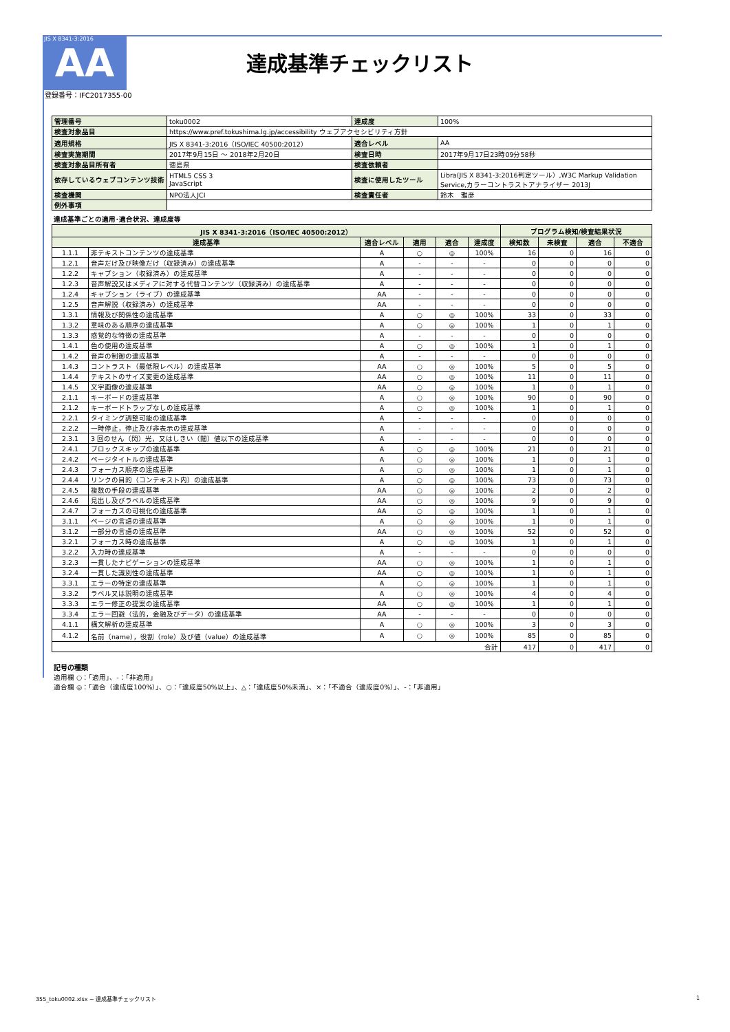JIS X 8341-3:2016
AA
登録番号：IFC2017355-00
達成基準チェックリスト
| 管理番号 | toku0002 | 達成度 | 100% |
| 検査対象品目 | https://www.pref.tokushima.lg.jp/accessibility ウェブアクセシビリティ方針 | | |
| 適用規格 | JIS X 8341-3:2016（ISO/IEC 40500:2012） | 適合レベル | AA |
| 検査実施期間 | 2017年9月15日 ～ 2018年2月20日 | 検査日時 | 2017年9月17日23時09分58秒 |
| 検査対象品目所有者 | 徳島県 | 検査依頼者 | |
| 依存しているウェブコンテンツ技術 | HTML5 CSS 3 JavaScript | 検査に使用したツール | Libra(JIS X 8341-3:2016判定ツール）,W3C Markup Validation Service,カラーコントラストアナライザー 2013J |
| 検査機関 | NPO法人JCI | 検査責任者 | 鈴木 雅彦 |
| 例外事項 | | | |
達成基準ごとの適用･適合状況、達成度等
| JIS X 8341-3:2016（ISO/IEC 40500:2012） | | | | | | プログラム検知/検査結果状況 | | | |
| --- | --- | --- | --- | --- | --- | --- | --- | --- | --- |
| 達成基準 | | 適合レベル | 適用 | 適合 | 達成度 | 検知数 | 未検査 | 適合 | 不適合 |
| 1.1.1 | 非テキストコンテンツの達成基準 | A | ○ | ◎ | 100% | 16 | 0 | 16 | 0 |
| 1.2.1 | 音声だけ及び映像だけ（収録済み）の達成基準 | A | - | - | - | 0 | 0 | 0 | 0 |
| 1.2.2 | キャプション（収録済み）の達成基準 | A | - | - | - | 0 | 0 | 0 | 0 |
| 1.2.3 | 音声解説又はメディアに対する代替コンテンツ（収録済み）の達成基準 | A | - | - | - | 0 | 0 | 0 | 0 |
| 1.2.4 | キャプション（ライブ）の達成基準 | AA | - | - | - | 0 | 0 | 0 | 0 |
| 1.2.5 | 音声解説（収録済み）の達成基準 | AA | - | - | - | 0 | 0 | 0 | 0 |
| 1.3.1 | 情報及び関係性の達成基準 | A | ○ | ◎ | 100% | 33 | 0 | 33 | 0 |
| 1.3.2 | 意味のある順序の達成基準 | A | ○ | ◎ | 100% | 1 | 0 | 1 | 0 |
| 1.3.3 | 感覚的な特徴の達成基準 | A | - | - | - | 0 | 0 | 0 | 0 |
| 1.4.1 | 色の使用の達成基準 | A | ○ | ◎ | 100% | 1 | 0 | 1 | 0 |
| 1.4.2 | 音声の制御の達成基準 | A | - | - | - | 0 | 0 | 0 | 0 |
| 1.4.3 | コントラスト（最低限レベル）の達成基準 | AA | ○ | ◎ | 100% | 5 | 0 | 5 | 0 |
| 1.4.4 | テキストのサイズ変更の達成基準 | AA | ○ | ◎ | 100% | 11 | 0 | 11 | 0 |
| 1.4.5 | 文字画像の達成基準 | AA | ○ | ◎ | 100% | 1 | 0 | 1 | 0 |
| 2.1.1 | キーボードの達成基準 | A | ○ | ◎ | 100% | 90 | 0 | 90 | 0 |
| 2.1.2 | キーボードトラップなしの達成基準 | A | ○ | ◎ | 100% | 1 | 0 | 1 | 0 |
| 2.2.1 | タイミング調整可能の達成基準 | A | - | - | - | 0 | 0 | 0 | 0 |
| 2.2.2 | 一時停止，停止及び非表示の達成基準 | A | - | - | - | 0 | 0 | 0 | 0 |
| 2.3.1 | 3 回のせん（閃）光，又はしきい（閾）値以下の達成基準 | A | - | - | - | 0 | 0 | 0 | 0 |
| 2.4.1 | ブロックスキップの達成基準 | A | ○ | ◎ | 100% | 21 | 0 | 21 | 0 |
| 2.4.2 | ページタイトルの達成基準 | A | ○ | ◎ | 100% | 1 | 0 | 1 | 0 |
| 2.4.3 | フォーカス順序の達成基準 | A | ○ | ◎ | 100% | 1 | 0 | 1 | 0 |
| 2.4.4 | リンクの目的（コンテキスト内）の達成基準 | A | ○ | ◎ | 100% | 73 | 0 | 73 | 0 |
| 2.4.5 | 複数の手段の達成基準 | AA | ○ | ◎ | 100% | 2 | 0 | 2 | 0 |
| 2.4.6 | 見出し及びラベルの達成基準 | AA | ○ | ◎ | 100% | 9 | 0 | 9 | 0 |
| 2.4.7 | フォーカスの可視化の達成基準 | AA | ○ | ◎ | 100% | 1 | 0 | 1 | 0 |
| 3.1.1 | ページの言語の達成基準 | A | ○ | ◎ | 100% | 1 | 0 | 1 | 0 |
| 3.1.2 | 一部分の言語の達成基準 | AA | ○ | ◎ | 100% | 52 | 0 | 52 | 0 |
| 3.2.1 | フォーカス時の達成基準 | A | ○ | ◎ | 100% | 1 | 0 | 1 | 0 |
| 3.2.2 | 入力時の達成基準 | A | - | - | - | 0 | 0 | 0 | 0 |
| 3.2.3 | 一貫したナビゲーションの達成基準 | AA | ○ | ◎ | 100% | 1 | 0 | 1 | 0 |
| 3.2.4 | 一貫した識別性の達成基準 | AA | ○ | ◎ | 100% | 1 | 0 | 1 | 0 |
| 3.3.1 | エラーの特定の達成基準 | A | ○ | ◎ | 100% | 1 | 0 | 1 | 0 |
| 3.3.2 | ラベル又は説明の達成基準 | A | ○ | ◎ | 100% | 4 | 0 | 4 | 0 |
| 3.3.3 | エラー修正の提案の達成基準 | AA | ○ | ◎ | 100% | 1 | 0 | 1 | 0 |
| 3.3.4 | エラー回避（法的，金融及びデータ）の達成基準 | AA | - | - | - | 0 | 0 | 0 | 0 |
| 4.1.1 | 構文解析の達成基準 | A | ○ | ◎ | 100% | 3 | 0 | 3 | 0 |
| 4.1.2 | 名前（name），役割（role）及び値（value）の達成基準 | A | ○ | ◎ | 100% | 85 | 0 | 85 | 0 |
| 合計 | | | | | | 417 | 0 | 417 | 0 |
記号の種類
適用欄 ○：「適用」、-：「非適用」
適合欄 ◎：「適合（達成度100%）」、○：「達成度50%以上」、△：「達成度50%未満」、×：「不適合（達成度0%）」、-：「非適用」
355_toku0002.xlsx − 達成基準チェックリスト 1